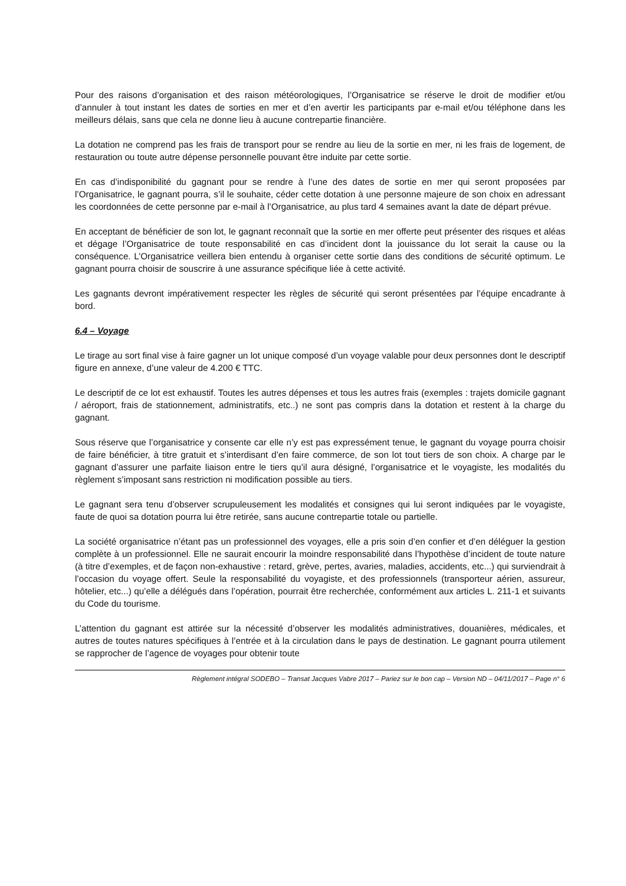Pour des raisons d’organisation et des raison météorologiques, l’Organisatrice se réserve le droit de modifier et/ou d’annuler à tout instant les dates de sorties en mer et d’en avertir les participants par e-mail et/ou téléphone dans les meilleurs délais, sans que cela ne donne lieu à aucune contrepartie financière.
La dotation ne comprend pas les frais de transport pour se rendre au lieu de la sortie en mer, ni les frais de logement, de restauration ou toute autre dépense personnelle pouvant être induite par cette sortie.
En cas d’indisponibilité du gagnant pour se rendre à l’une des dates de sortie en mer qui seront proposées par l’Organisatrice, le gagnant pourra, s’il le souhaite, céder cette dotation à une personne majeure de son choix en adressant les coordonnées de cette personne par e-mail à l’Organisatrice, au plus tard 4 semaines avant la date de départ prévue.
En acceptant de bénéficier de son lot, le gagnant reconnaît que la sortie en mer offerte peut présenter des risques et aléas et dégage l’Organisatrice de toute responsabilité en cas d’incident dont la jouissance du lot serait la cause ou la conséquence. L’Organisatrice veillera bien entendu à organiser cette sortie dans des conditions de sécurité optimum. Le gagnant pourra choisir de souscrire à une assurance spécifique liée à cette activité.
Les gagnants devront impérativement respecter les règles de sécurité qui seront présentées par l’équipe encadrante à bord.
6.4 – Voyage
Le tirage au sort final vise à faire gagner un lot unique composé d’un voyage valable pour deux personnes dont le descriptif figure en annexe, d’une valeur de 4.200 € TTC.
Le descriptif de ce lot est exhaustif. Toutes les autres dépenses et tous les autres frais (exemples : trajets domicile gagnant / aéroport, frais de stationnement, administratifs, etc..) ne sont pas compris dans la dotation et restent à la charge du gagnant.
Sous réserve que l’organisatrice y consente car elle n’y est pas expressément tenue, le gagnant du voyage pourra choisir de faire bénéficier, à titre gratuit et s’interdisant d’en faire commerce, de son lot tout tiers de son choix. A charge par le gagnant d’assurer une parfaite liaison entre le tiers qu’il aura désigné, l’organisatrice et le voyagiste, les modalités du règlement s’imposant sans restriction ni modification possible au tiers.
Le gagnant sera tenu d’observer scrupuleusement les modalités et consignes qui lui seront indiquées par le voyagiste, faute de quoi sa dotation pourra lui être retirée, sans aucune contrepartie totale ou partielle.
La société organisatrice n’étant pas un professionnel des voyages, elle a pris soin d’en confier et d’en déléguer la gestion complète à un professionnel. Elle ne saurait encourir la moindre responsabilité dans l’hypothèse d’incident de toute nature (à titre d’exemples, et de façon non-exhaustive : retard, grève, pertes, avaries, maladies, accidents, etc...) qui surviendrait à l’occasion du voyage offert. Seule la responsabilité du voyagiste, et des professionnels (transporteur aérien, assureur, hôtelier, etc...) qu’elle a délégués dans l’opération, pourrait être recherchée, conformément aux articles L. 211-1 et suivants du Code du tourisme.
L’attention du gagnant est attirée sur la nécessité d’observer les modalités administratives, douanières, médicales, et autres de toutes natures spécifiques à l’entrée et à la circulation dans le pays de destination. Le gagnant pourra utilement se rapprocher de l’agence de voyages pour obtenir toute
Règlement intégral SODEBO – Transat Jacques Vabre 2017 – Pariez sur le bon cap – Version ND – 04/11/2017 – Page n° 6